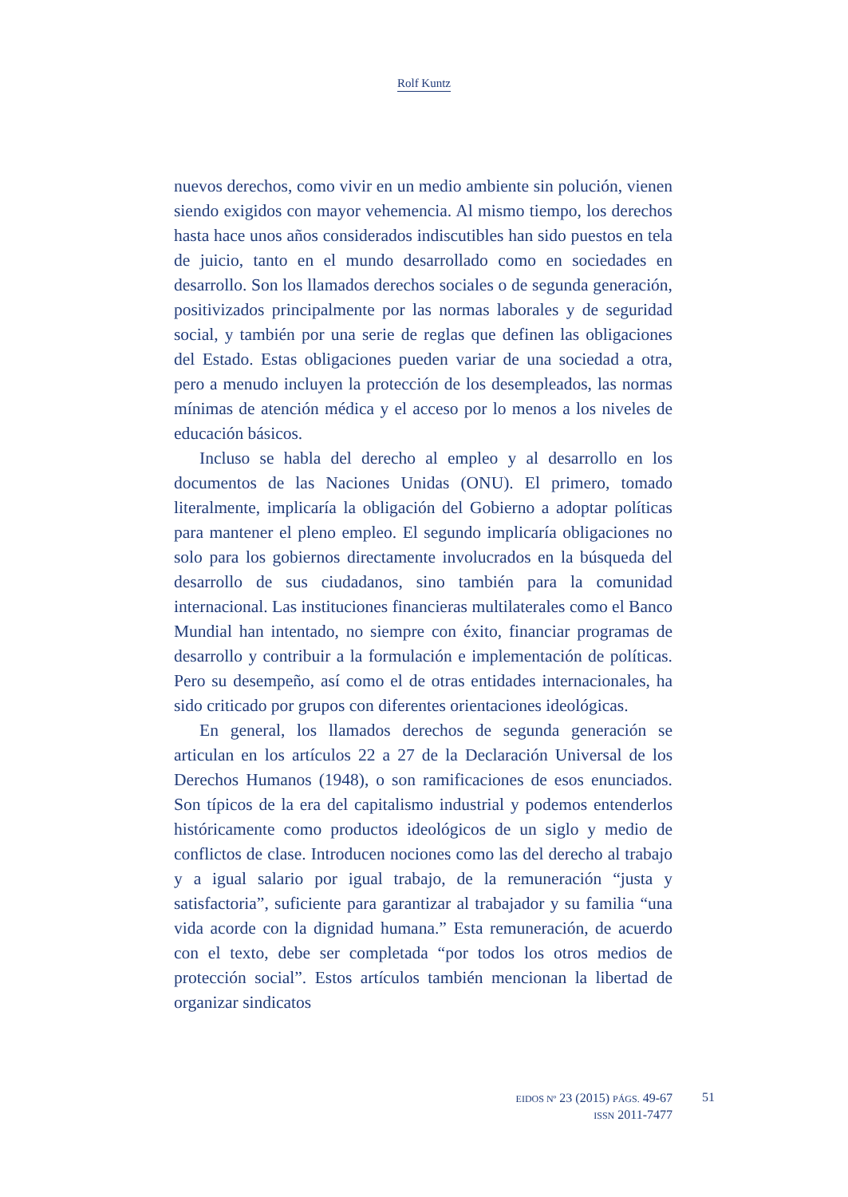Rolf Kuntz
nuevos derechos, como vivir en un medio ambiente sin polución, vienen siendo exigidos con mayor vehemencia. Al mismo tiempo, los derechos hasta hace unos años considerados indiscutibles han sido puestos en tela de juicio, tanto en el mundo desarrollado como en sociedades en desarrollo. Son los llamados derechos sociales o de segunda generación, positivizados principalmente por las normas laborales y de seguridad social, y también por una serie de reglas que definen las obligaciones del Estado. Estas obligaciones pueden variar de una sociedad a otra, pero a menudo incluyen la protección de los desempleados, las normas mínimas de atención médica y el acceso por lo menos a los niveles de educación básicos.
Incluso se habla del derecho al empleo y al desarrollo en los documentos de las Naciones Unidas (ONU). El primero, tomado literalmente, implicaría la obligación del Gobierno a adoptar políticas para mantener el pleno empleo. El segundo implicaría obligaciones no solo para los gobiernos directamente involucrados en la búsqueda del desarrollo de sus ciudadanos, sino también para la comunidad internacional. Las instituciones financieras multilaterales como el Banco Mundial han intentado, no siempre con éxito, financiar programas de desarrollo y contribuir a la formulación e implementación de políticas. Pero su desempeño, así como el de otras entidades internacionales, ha sido criticado por grupos con diferentes orientaciones ideológicas.
En general, los llamados derechos de segunda generación se articulan en los artículos 22 a 27 de la Declaración Universal de los Derechos Humanos (1948), o son ramificaciones de esos enunciados. Son típicos de la era del capitalismo industrial y podemos entenderlos históricamente como productos ideológicos de un siglo y medio de conflictos de clase. Introducen nociones como las del derecho al trabajo y a igual salario por igual trabajo, de la remuneración “justa y satisfactoria”, suficiente para garantizar al trabajador y su familia “una vida acorde con la dignidad humana.” Esta remuneración, de acuerdo con el texto, debe ser completada “por todos los otros medios de protección social”. Estos artículos también mencionan la libertad de organizar sindicatos
EIDOS Nº 23 (2015) PÁGS. 49-67
ISSN 2011-7477
51